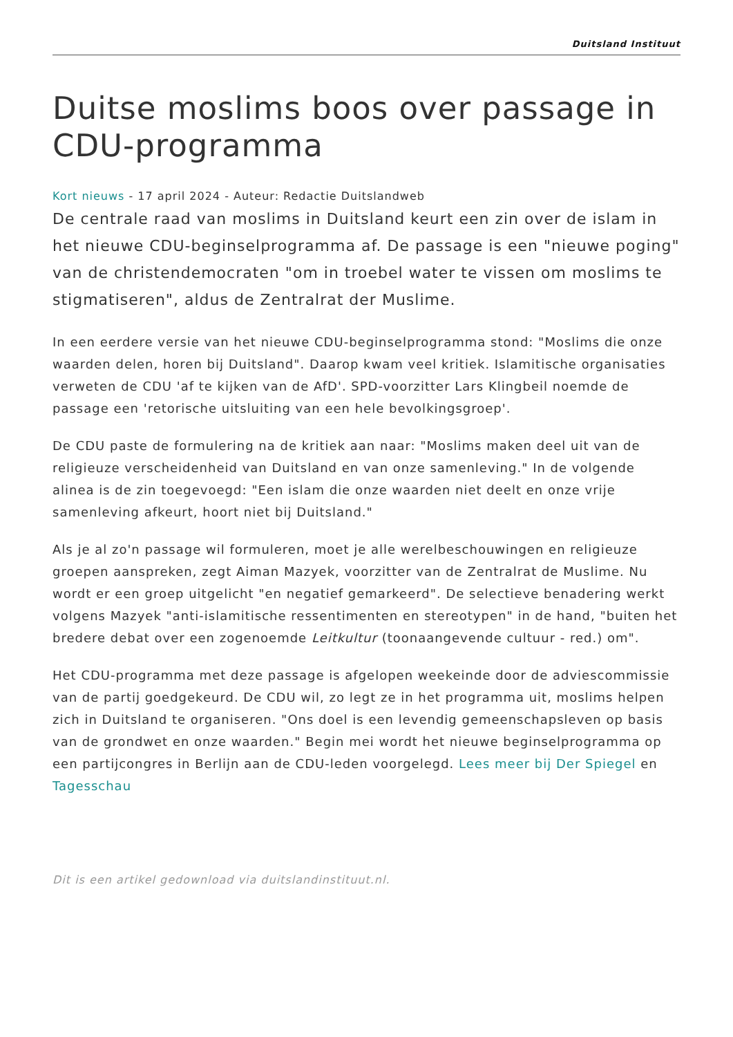Duitsland Instituut
Duitse moslims boos over passage in CDU-programma
Kort nieuws - 17 april 2024 - Auteur: Redactie Duitslandweb
De centrale raad van moslims in Duitsland keurt een zin over de islam in het nieuwe CDU-beginselprogramma af. De passage is een "nieuwe poging" van de christendemocraten "om in troebel water te vissen om moslims te stigmatiseren", aldus de Zentralrat der Muslime.
In een eerdere versie van het nieuwe CDU-beginselprogramma stond: "Moslims die onze waarden delen, horen bij Duitsland". Daarop kwam veel kritiek. Islamitische organisaties verweten de CDU 'af te kijken van de AfD'. SPD-voorzitter Lars Klingbeil noemde de passage een 'retorische uitsluiting van een hele bevolkingsgroep'.
De CDU paste de formulering na de kritiek aan naar: "Moslims maken deel uit van de religieuze verscheidenheid van Duitsland en van onze samenleving." In de volgende alinea is de zin toegevoegd: "Een islam die onze waarden niet deelt en onze vrije samenleving afkeurt, hoort niet bij Duitsland."
Als je al zo'n passage wil formuleren, moet je alle werelbeschouwingen en religieuze groepen aanspreken, zegt Aiman Mazyek, voorzitter van de Zentralrat de Muslime. Nu wordt er een groep uitgelicht "en negatief gemarkeerd". De selectieve benadering werkt volgens Mazyek "anti-islamitische ressentimenten en stereotypen" in de hand, "buiten het bredere debat over een zogenoemde Leitkultur (toonaangevende cultuur - red.) om".
Het CDU-programma met deze passage is afgelopen weekeinde door de adviescommissie van de partij goedgekeurd. De CDU wil, zo legt ze in het programma uit, moslims helpen zich in Duitsland te organiseren. "Ons doel is een levendig gemeenschapsleven op basis van de grondwet en onze waarden." Begin mei wordt het nieuwe beginselprogramma op een partijcongres in Berlijn aan de CDU-leden voorgelegd. Lees meer bij Der Spiegel en Tagesschau
Dit is een artikel gedownload via duitslandinstituut.nl.